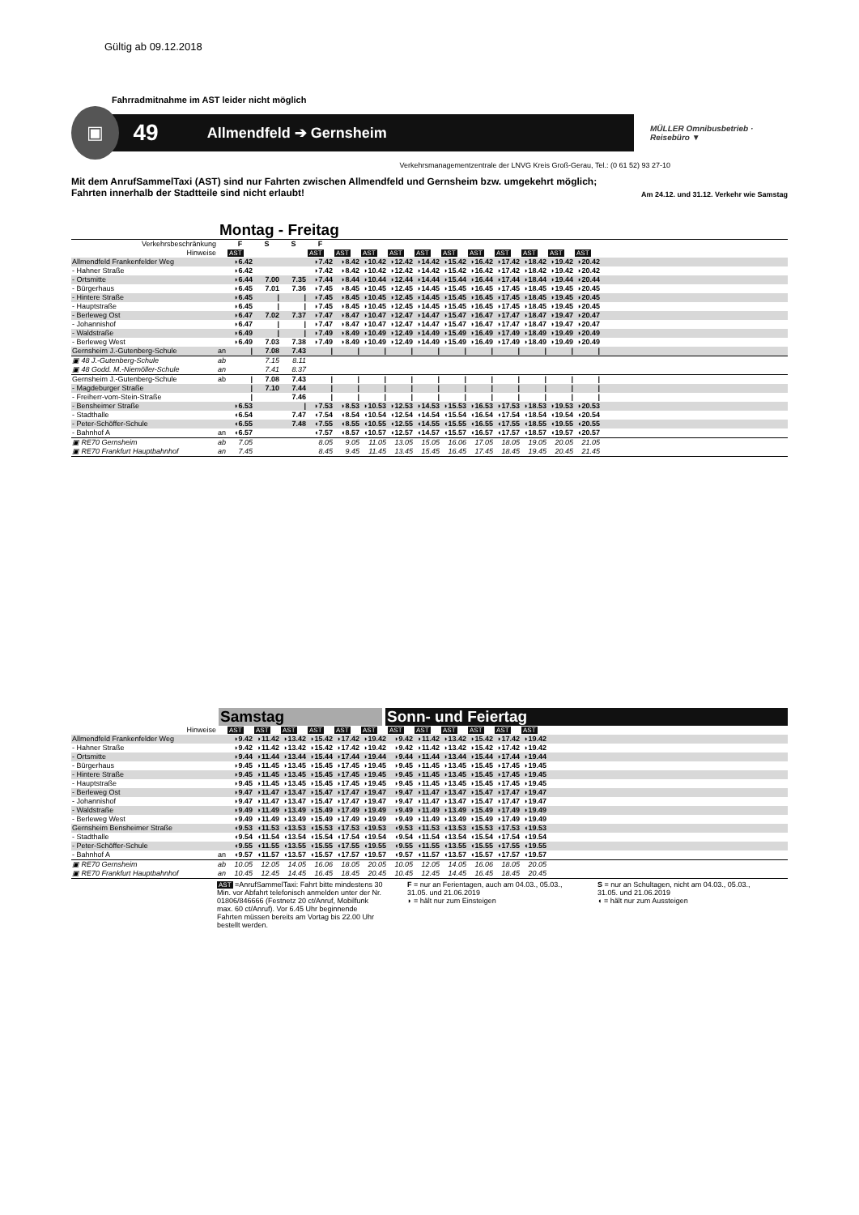Gültig ab 09.12.2018
Fahrradmitnahme im AST leider nicht möglich
▣
49 Allmendfeld ➔ Gernsheim
MÜLLER Omnibusbetrieb · Reisebüro ▼
Verkehrsmanagementzentrale der LNVG Kreis Groß-Gerau, Tel.: (0 61 52) 93 27-10
Mit dem AnrufSammelTaxi (AST) sind nur Fahrten zwischen Allmendfeld und Gernsheim bzw. umgekehrt möglich;
Fahrten innerhalb der Stadtteile sind nicht erlaubt! Am 24.12. und 31.12. Verkehr wie Samstag
Montag - Freitag
| Verkehrsbeschränkung | | F | S | S | F | | | | | | | | | | | |
| Hinweise | | AST | | | AST | AST | AST | AST | AST | AST | AST | AST | AST | AST | AST | |
| Allmendfeld Frankenfelder Weg | | ◗6.42 | | | ◗7.42 | ◗8.42 | ◗10.42 | ◗12.42 | ◗14.42 | ◗15.42 | ◗16.42 | ◗17.42 | ◗18.42 | ◗19.42 | ◗20.42 | |
| - Hahner Straße | | ◗6.42 | | | ◗7.42 | ◗8.42 | ◗10.42 | ◗12.42 | ◗14.42 | ◗15.42 | ◗16.42 | ◗17.42 | ◗18.42 | ◗19.42 | ◗20.42 | |
| - Ortsmitte | | ◗6.44 | 7.00 | 7.35 | ◗7.44 | ◗8.44 | ◗10.44 | ◗12.44 | ◗14.44 | ◗15.44 | ◗16.44 | ◗17.44 | ◗18.44 | ◗19.44 | ◗20.44 | |
| - Bürgerhaus | | ◗6.45 | 7.01 | 7.36 | ◗7.45 | ◗8.45 | ◗10.45 | ◗12.45 | ◗14.45 | ◗15.45 | ◗16.45 | ◗17.45 | ◗18.45 | ◗19.45 | ◗20.45 | |
| - Hintere Straße | | ◗6.45 | / | / | ◗7.45 | ◗8.45 | ◗10.45 | ◗12.45 | ◗14.45 | ◗15.45 | ◗16.45 | ◗17.45 | ◗18.45 | ◗19.45 | ◗20.45 | |
| - Hauptstraße | | ◗6.45 | / | / | ◗7.45 | ◗8.45 | ◗10.45 | ◗12.45 | ◗14.45 | ◗15.45 | ◗16.45 | ◗17.45 | ◗18.45 | ◗19.45 | ◗20.45 | |
| - Berleweg Ost | | ◗6.47 | 7.02 | 7.37 | ◗7.47 | ◗8.47 | ◗10.47 | ◗12.47 | ◗14.47 | ◗15.47 | ◗16.47 | ◗17.47 | ◗18.47 | ◗19.47 | ◗20.47 | |
| - Johannishof | | ◗6.47 | / | / | ◗7.47 | ◗8.47 | ◗10.47 | ◗12.47 | ◗14.47 | ◗15.47 | ◗16.47 | ◗17.47 | ◗18.47 | ◗19.47 | ◗20.47 | |
| - Waldstraße | | ◗6.49 | / | / | ◗7.49 | ◗8.49 | ◗10.49 | ◗12.49 | ◗14.49 | ◗15.49 | ◗16.49 | ◗17.49 | ◗18.49 | ◗19.49 | ◗20.49 | |
| - Berleweg West | | ◗6.49 | 7.03 | 7.38 | ◗7.49 | ◗8.49 | ◗10.49 | ◗12.49 | ◗14.49 | ◗15.49 | ◗16.49 | ◗17.49 | ◗18.49 | ◗19.49 | ◗20.49 | |
| Gernsheim J.-Gutenberg-Schule | an | / | 7.08 | 7.43 | / | / | / | / | / | / | / | / | / | / | / | |
| ▣ 48 J.-Gutenberg-Schule | ab | | 7.15 | 8.11 | | | | | | | | | | | | |
| ▣ 48 Godd. M.-Niemöller-Schule | an | | 7.41 | 8.37 | | | | | | | | | | | | |
| Gernsheim J.-Gutenberg-Schule | ab | / | 7.08 | 7.43 | / | / | / | / | / | / | / | / | / | / | / | |
| - Magdeburger Straße | | / | 7.10 | 7.44 | / | / | / | / | / | / | / | / | / | / | / | |
| - Freiherr-vom-Stein-Straße | | / | | 7.46 | / | / | / | / | / | / | / | / | / | / | / | |
| - Bensheimer Straße | | ◗6.53 | | / | ◗7.53 | ◗8.53 | ◗10.53 | ◗12.53 | ◗14.53 | ◗15.53 | ◗16.53 | ◗17.53 | ◗18.53 | ◗19.53 | ◗20.53 | |
| - Stadthalle | | ◖6.54 | | 7.47 | ◖7.54 | ◖8.54 | ◖10.54 | ◖12.54 | ◖14.54 | ◖15.54 | ◖16.54 | ◖17.54 | ◖18.54 | ◖19.54 | ◖20.54 | |
| - Peter-Schöffer-Schule | | ◖6.55 | | 7.48 | ◖7.55 | ◖8.55 | ◖10.55 | ◖12.55 | ◖14.55 | ◖15.55 | ◖16.55 | ◖17.55 | ◖18.55 | ◖19.55 | ◖20.55 | |
| - Bahnhof A | an | ◖6.57 | | | ◖7.57 | ◖8.57 | ◖10.57 | ◖12.57 | ◖14.57 | ◖15.57 | ◖16.57 | ◖17.57 | ◖18.57 | ◖19.57 | ◖20.57 | |
| ▣ RE70 Gernsheim | ab | 7.05 | | | 8.05 | 9.05 | 11.05 | 13.05 | 15.05 | 16.06 | 17.05 | 18.05 | 19.05 | 20.05 | 21.05 | |
| ▣ RE70 Frankfurt Hauptbahnhof | an | 7.45 | | | 8.45 | 9.45 | 11.45 | 13.45 | 15.45 | 16.45 | 17.45 | 18.45 | 19.45 | 20.45 | 21.45 | |
Samstag Sonn- und Feiertag
| Hinweise | | AST | AST | AST | AST | AST | AST | AST | AST | AST | AST | AST | AST | |
| Allmendfeld Frankenfelder Weg | | ◗9.42 | ◗11.42 | ◗13.42 | ◗15.42 | ◗17.42 | ◗19.42 | ◗9.42 | ◗11.42 | ◗13.42 | ◗15.42 | ◗17.42 | ◗19.42 | |
| - Hahner Straße | | ◗9.42 | ◗11.42 | ◗13.42 | ◗15.42 | ◗17.42 | ◗19.42 | ◗9.42 | ◗11.42 | ◗13.42 | ◗15.42 | ◗17.42 | ◗19.42 | |
| - Ortsmitte | | ◗9.44 | ◗11.44 | ◗13.44 | ◗15.44 | ◗17.44 | ◗19.44 | ◗9.44 | ◗11.44 | ◗13.44 | ◗15.44 | ◗17.44 | ◗19.44 | |
| - Bürgerhaus | | ◗9.45 | ◗11.45 | ◗13.45 | ◗15.45 | ◗17.45 | ◗19.45 | ◗9.45 | ◗11.45 | ◗13.45 | ◗15.45 | ◗17.45 | ◗19.45 | |
| - Hintere Straße | | ◗9.45 | ◗11.45 | ◗13.45 | ◗15.45 | ◗17.45 | ◗19.45 | ◗9.45 | ◗11.45 | ◗13.45 | ◗15.45 | ◗17.45 | ◗19.45 | |
| - Hauptstraße | | ◗9.45 | ◗11.45 | ◗13.45 | ◗15.45 | ◗17.45 | ◗19.45 | ◗9.45 | ◗11.45 | ◗13.45 | ◗15.45 | ◗17.45 | ◗19.45 | |
| - Berleweg Ost | | ◗9.47 | ◗11.47 | ◗13.47 | ◗15.47 | ◗17.47 | ◗19.47 | ◗9.47 | ◗11.47 | ◗13.47 | ◗15.47 | ◗17.47 | ◗19.47 | |
| - Johannishof | | ◗9.47 | ◗11.47 | ◗13.47 | ◗15.47 | ◗17.47 | ◗19.47 | ◗9.47 | ◗11.47 | ◗13.47 | ◗15.47 | ◗17.47 | ◗19.47 | |
| - Waldstraße | | ◗9.49 | ◗11.49 | ◗13.49 | ◗15.49 | ◗17.49 | ◗19.49 | ◗9.49 | ◗11.49 | ◗13.49 | ◗15.49 | ◗17.49 | ◗19.49 | |
| - Berleweg West | | ◗9.49 | ◗11.49 | ◗13.49 | ◗15.49 | ◗17.49 | ◗19.49 | ◗9.49 | ◗11.49 | ◗13.49 | ◗15.49 | ◗17.49 | ◗19.49 | |
| Gernsheim Bensheimer Straße | | ◖9.53 | ◖11.53 | ◖13.53 | ◖15.53 | ◖17.53 | ◖19.53 | ◖9.53 | ◖11.53 | ◖13.53 | ◖15.53 | ◖17.53 | ◖19.53 | |
| - Stadthalle | | ◖9.54 | ◖11.54 | ◖13.54 | ◖15.54 | ◖17.54 | ◖19.54 | ◖9.54 | ◖11.54 | ◖13.54 | ◖15.54 | ◖17.54 | ◖19.54 | |
| - Peter-Schöffer-Schule | | ◖9.55 | ◖11.55 | ◖13.55 | ◖15.55 | ◖17.55 | ◖19.55 | ◖9.55 | ◖11.55 | ◖13.55 | ◖15.55 | ◖17.55 | ◖19.55 | |
| - Bahnhof A | an | ◖9.57 | ◖11.57 | ◖13.57 | ◖15.57 | ◖17.57 | ◖19.57 | ◖9.57 | ◖11.57 | ◖13.57 | ◖15.57 | ◖17.57 | ◖19.57 | |
| ▣ RE70 Gernsheim | ab | 10.05 | 12.05 | 14.05 | 16.06 | 18.05 | 20.05 | 10.05 | 12.05 | 14.05 | 16.06 | 18.05 | 20.05 | |
| ▣ RE70 Frankfurt Hauptbahnhof | an | 10.45 | 12.45 | 14.45 | 16.45 | 18.45 | 20.45 | 10.45 | 12.45 | 14.45 | 16.45 | 18.45 | 20.45 | |
AST =AnrufSammelTaxi: Fahrt bitte mindestens 30 Min. vor Abfahrt telefonisch anmelden unter der Nr. 01806/846666 (Festnetz 20 ct/Anruf, Mobilfunk max. 60 ct/Anruf). Vor 6.45 Uhr beginnende Fahrten müssen bereits am Vortag bis 22.00 Uhr bestellt werden.
F = nur an Ferientagen, auch am 04.03., 05.03., 31.05. und 21.06.2019
◗ = hält nur zum Einsteigen
S = nur an Schultagen, nicht am 04.03., 05.03., 31.05. und 21.06.2019
◖ = hält nur zum Aussteigen